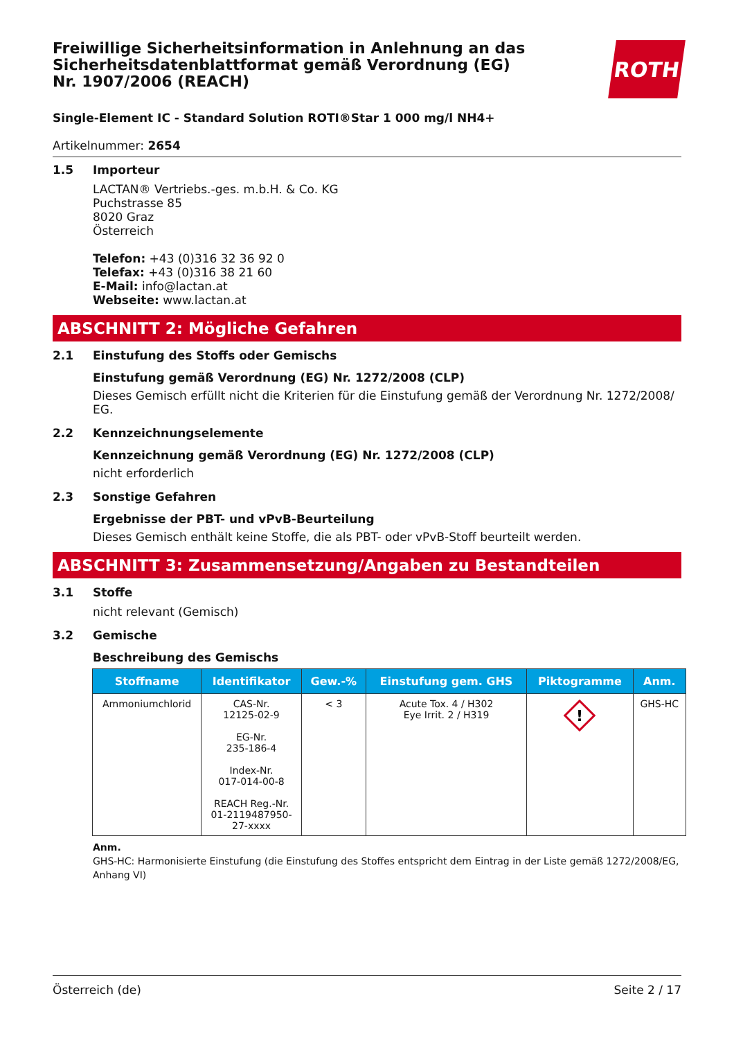Freiwillige Sicherheitsinformation in Anlehnung an das Sicherheitsdatenblattformat gemäß Verordnung (EG) Nr. 1907/2006 (REACH)
ROTH
Single-Element IC - Standard Solution ROTI®Star 1 000 mg/l NH4+
Artikelnummer: 2654
1.5 Importeur
LACTAN® Vertriebs.-ges. m.b.H. & Co. KG
Puchstrasse 85
8020 Graz
Österreich
Telefon: +43 (0)316 32 36 92 0
Telefax: +43 (0)316 38 21 60
E-Mail: info@lactan.at
Webseite: www.lactan.at
ABSCHNITT 2: Mögliche Gefahren
2.1 Einstufung des Stoffs oder Gemischs
Einstufung gemäß Verordnung (EG) Nr. 1272/2008 (CLP)
Dieses Gemisch erfüllt nicht die Kriterien für die Einstufung gemäß der Verordnung Nr. 1272/2008/ EG.
2.2 Kennzeichnungselemente
Kennzeichnung gemäß Verordnung (EG) Nr. 1272/2008 (CLP)
nicht erforderlich
2.3 Sonstige Gefahren
Ergebnisse der PBT- und vPvB-Beurteilung
Dieses Gemisch enthält keine Stoffe, die als PBT- oder vPvB-Stoff beurteilt werden.
ABSCHNITT 3: Zusammensetzung/Angaben zu Bestandteilen
3.1 Stoffe
nicht relevant (Gemisch)
3.2 Gemische
Beschreibung des Gemischs
| Stoffname | Identifikator | Gew.-% | Einstufung gem. GHS | Piktogramme | Anm. |
| --- | --- | --- | --- | --- | --- |
| Ammoniumchlorid | CAS-Nr. 12125-02-9 EG-Nr. 235-186-4 Index-Nr. 017-014-00-8 REACH Reg.-Nr. 01-2119487950- 27-xxxx | < 3 | Acute Tox. 4 / H302 Eye Irrit. 2 / H319 | ! | GHS-HC |
Anm.
GHS-HC: Harmonisierte Einstufung (die Einstufung des Stoffes entspricht dem Eintrag in der Liste gemäß 1272/2008/EG, Anhang VI)
Österreich (de) Seite 2 / 17